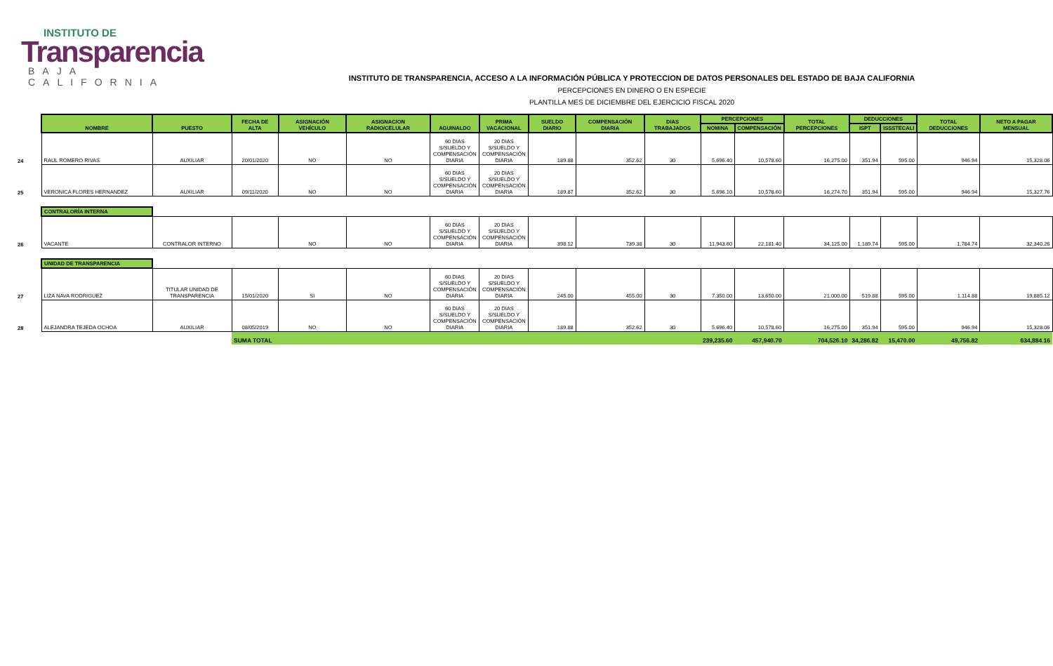INSTITUTO DE
Transparencia
BAJA CALIFORNIA
INSTITUTO DE TRANSPARENCIA, ACCESO A LA INFORMACIÓN PÚBLICA Y PROTECCION DE DATOS PERSONALES DEL ESTADO DE BAJA CALIFORNIA
PERCEPCIONES EN DINERO O EN ESPECIE
PLANTILLA MES DE DICIEMBRE DEL EJERCICIO FISCAL 2020
| | NOMBRE | PUESTO | FECHA DE ALTA | ASIGNACIÓN VEHÍCULO | ASIGNACION RADIO/CELULAR | AGUINALDO | PRIMA VACACIONAL | SUELDO DIARIO | COMPENSACIÓN DIARIA | DIAS TRABAJADOS | PERCEPCIONES | | TOTAL PERCEPCIONES | DEDUCCIONES | | TOTAL DEDUCCIONES | NETO A PAGAR MENSUAL |
| | | | | | | | | | | | NOMINA | COMPENSACIÓN | | ISPT | ISSSTECALI | | |
| 24 | RAUL ROMERO RIVAS | AUXILIAR | 20/01/2020 | NO | NO | 60 DIAS S/SUELDO Y COMPENSACIÓN DIARIA | 20 DIAS S/SUELDO Y COMPENSACIÓN DIARIA | 189.88 | 352.62 | 30 | 5,696.40 | 10,578.60 | 16,275.00 | 351.94 | 595.00 | 946.94 | 15,328.06 |
| 25 | VERONICA FLORES HERNANDEZ | AUXILIAR | 09/11/2020 | NO | NO | 60 DIAS S/SUELDO Y COMPENSACIÓN DIARIA | 20 DIAS S/SUELDO Y COMPENSACIÓN DIARIA | 189.87 | 352.62 | 30 | 5,696.10 | 10,578.60 | 16,274.70 | 351.94 | 595.00 | 946.94 | 15,327.76 |
| | CONTRALORÍA INTERNA | | | | | | | | | | | | | | | | |
| 26 | VACANTE | CONTRALOR INTERNO | | NO | NO | 60 DIAS S/SUELDO Y COMPENSACIÓN DIARIA | 20 DIAS S/SUELDO Y COMPENSACIÓN DIARIA | 398.12 | 739.38 | 30 | 11,943.60 | 22,181.40 | 34,125.00 | 1,189.74 | 595.00 | 1,784.74 | 32,340.26 |
| | UNIDAD DE TRANSPARENCIA | | | | | | | | | | | | | | | | |
| 27 | LIZA NAVA RODRIGUEZ | TITULAR UNIDAD DE TRANSPARENCIA | 15/01/2020 | SI | NO | 60 DIAS S/SUELDO Y COMPENSACIÓN DIARIA | 20 DIAS S/SUELDO Y COMPENSACIÓN DIARIA | 245.00 | 455.00 | 30 | 7,350.00 | 13,650.00 | 21,000.00 | 519.88 | 595.00 | 1,114.88 | 19,885.12 |
| 28 | ALEJANDRA TEJEDA OCHOA | AUXILIAR | 08/05/2019 | NO | NO | 60 DIAS S/SUELDO Y COMPENSACIÓN DIARIA | 20 DIAS S/SUELDO Y COMPENSACIÓN DIARIA | 189.88 | 352.62 | 30 | 5,696.40 | 10,578.60 | 16,275.00 | 351.94 | 595.00 | 946.94 | 15,328.06 |
| | | | SUMA TOTAL | | | | | | | | 239,235.60 | 457,940.70 | 704,526.10 | 34,286.82 | 15,470.00 | 49,756.82 | 634,884.16 |